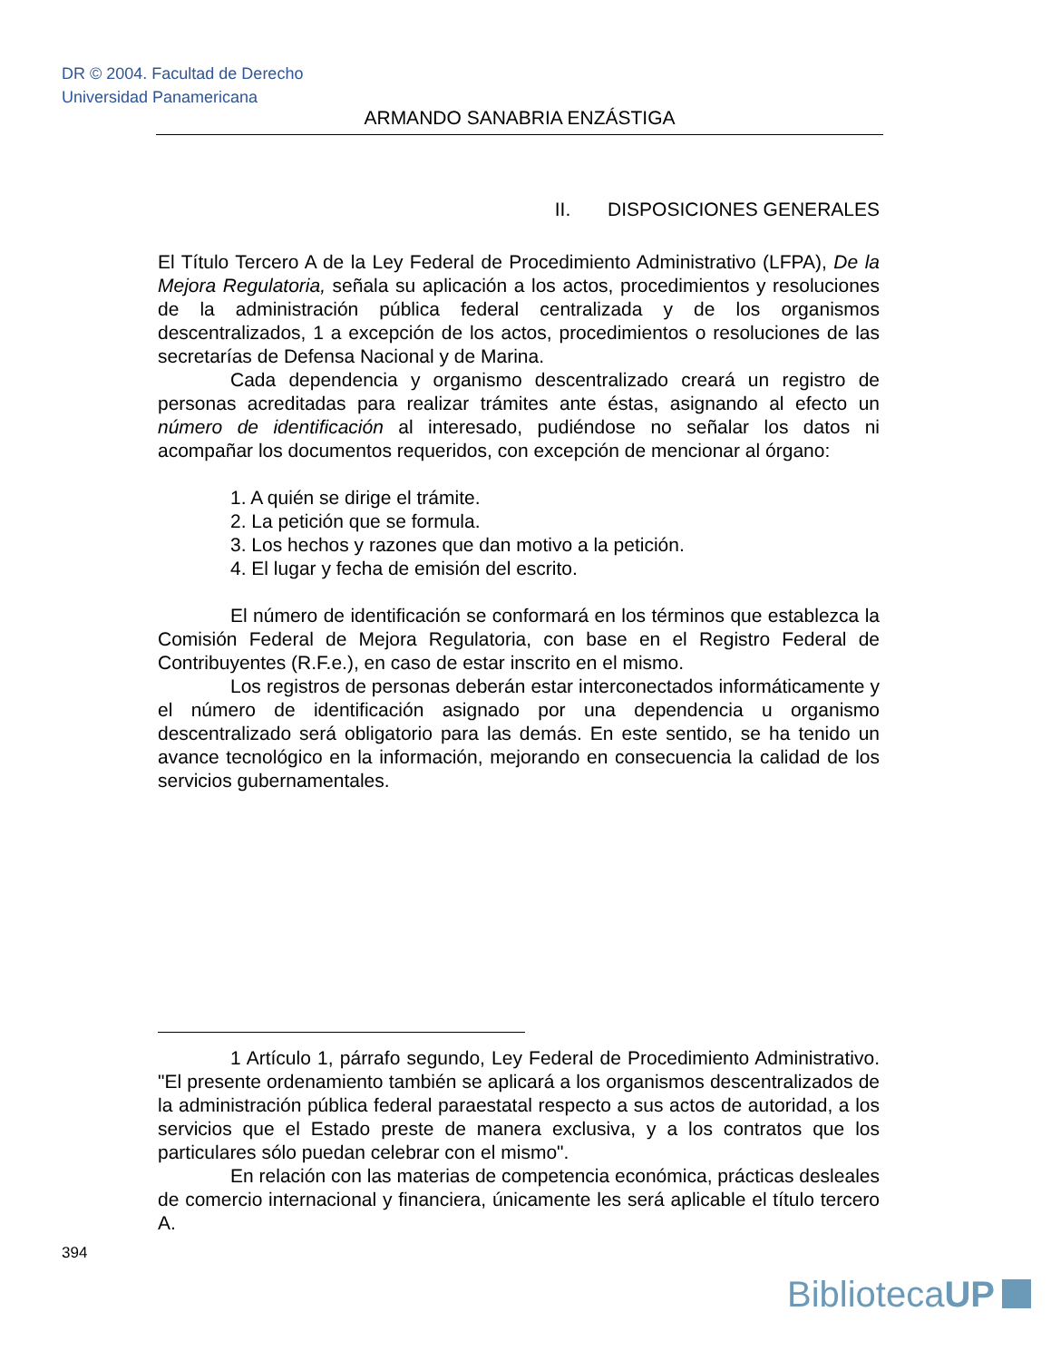DR © 2004. Facultad de Derecho
Universidad Panamericana
ARMANDO SANABRIA ENZÁSTIGA
II. DISPOSICIONES GENERALES
El Título Tercero A de la Ley Federal de Procedimiento Administrativo (LFPA), De la Mejora Regulatoria, señala su aplicación a los actos, procedimientos y resoluciones de la administración pública federal centralizada y de los organismos descentralizados, 1 a excepción de los actos, procedimientos o resoluciones de las secretarías de Defensa Nacional y de Marina.
Cada dependencia y organismo descentralizado creará un registro de personas acreditadas para realizar trámites ante éstas, asignando al efecto un número de identificación al interesado, pudiéndose no señalar los datos ni acompañar los documentos requeridos, con excepción de mencionar al órgano:
1. A quién se dirige el trámite.
2. La petición que se formula.
3. Los hechos y razones que dan motivo a la petición.
4. El lugar y fecha de emisión del escrito.
El número de identificación se conformará en los términos que establezca la Comisión Federal de Mejora Regulatoria, con base en el Registro Federal de Contribuyentes (R.F.e.), en caso de estar inscrito en el mismo.
Los registros de personas deberán estar interconectados informáticamente y el número de identificación asignado por una dependencia u organismo descentralizado será obligatorio para las demás. En este sentido, se ha tenido un avance tecnológico en la información, mejorando en consecuencia la calidad de los servicios gubernamentales.
1 Artículo 1, párrafo segundo, Ley Federal de Procedimiento Administrativo. "El presente ordenamiento también se aplicará a los organismos descentralizados de la administración pública federal paraestatal respecto a sus actos de autoridad, a los servicios que el Estado preste de manera exclusiva, y a los contratos que los particulares sólo puedan celebrar con el mismo".
En relación con las materias de competencia económica, prácticas desleales de comercio internacional y financiera, únicamente les será aplicable el título tercero A.
394
BibliotecaUP